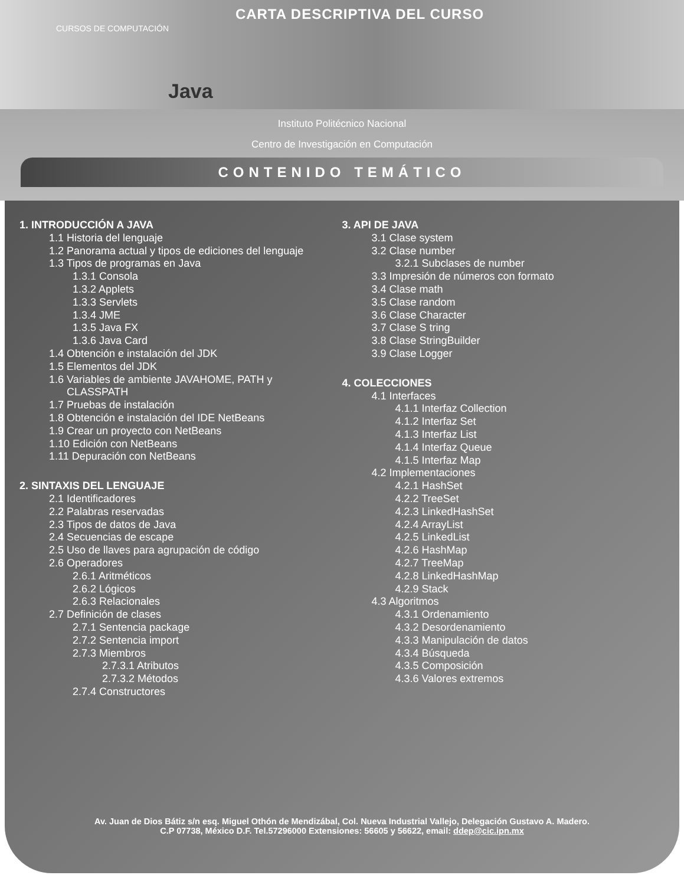CARTA DESCRIPTIVA DEL CURSO
CURSOS DE COMPUTACIÓN
Java
Instituto Politécnico Nacional
Centro de Investigación en Computación
CONTENIDO TEMÁTICO
1. INTRODUCCIÓN A JAVA
1.1 Historia del lenguaje
1.2 Panorama actual y tipos de ediciones del lenguaje
1.3 Tipos de programas en Java
1.3.1 Consola
1.3.2 Applets
1.3.3 Servlets
1.3.4 JME
1.3.5 Java FX
1.3.6 Java Card
1.4 Obtención e instalación del JDK
1.5 Elementos del JDK
1.6 Variables de ambiente JAVAHOME, PATH y
CLASSPATH
1.7 Pruebas de instalación
1.8 Obtención e instalación del IDE NetBeans
1.9 Crear un proyecto con NetBeans
1.10 Edición con NetBeans
1.11 Depuración con NetBeans
2. SINTAXIS DEL LENGUAJE
2.1 Identificadores
2.2 Palabras reservadas
2.3 Tipos de datos de Java
2.4 Secuencias de escape
2.5 Uso de llaves para agrupación de código
2.6 Operadores
2.6.1 Aritméticos
2.6.2 Lógicos
2.6.3 Relacionales
2.7 Definición de clases
2.7.1 Sentencia package
2.7.2 Sentencia import
2.7.3 Miembros
2.7.3.1 Atributos
2.7.3.2 Métodos
2.7.4 Constructores
3. API DE JAVA
3.1 Clase system
3.2 Clase number
3.2.1 Subclases de number
3.3 Impresión de números con formato
3.4 Clase math
3.5 Clase random
3.6 Clase Character
3.7 Clase S tring
3.8 Clase StringBuilder
3.9 Clase Logger
4. COLECCIONES
4.1 Interfaces
4.1.1 Interfaz Collection
4.1.2 Interfaz Set
4.1.3 Interfaz List
4.1.4 Interfaz Queue
4.1.5 Interfaz Map
4.2 Implementaciones
4.2.1 HashSet
4.2.2 TreeSet
4.2.3 LinkedHashSet
4.2.4 ArrayList
4.2.5 LinkedList
4.2.6 HashMap
4.2.7 TreeMap
4.2.8 LinkedHashMap
4.2.9 Stack
4.3 Algoritmos
4.3.1 Ordenamiento
4.3.2 Desordenamiento
4.3.3 Manipulación de datos
4.3.4 Búsqueda
4.3.5 Composición
4.3.6 Valores extremos
Av. Juan de Dios Bátiz s/n esq. Miguel Othón de Mendizábal, Col. Nueva Industrial Vallejo, Delegación Gustavo A. Madero.
C.P 07738, México D.F. Tel.57296000 Extensiones: 56605 y 56622, email: ddep@cic.ipn.mx